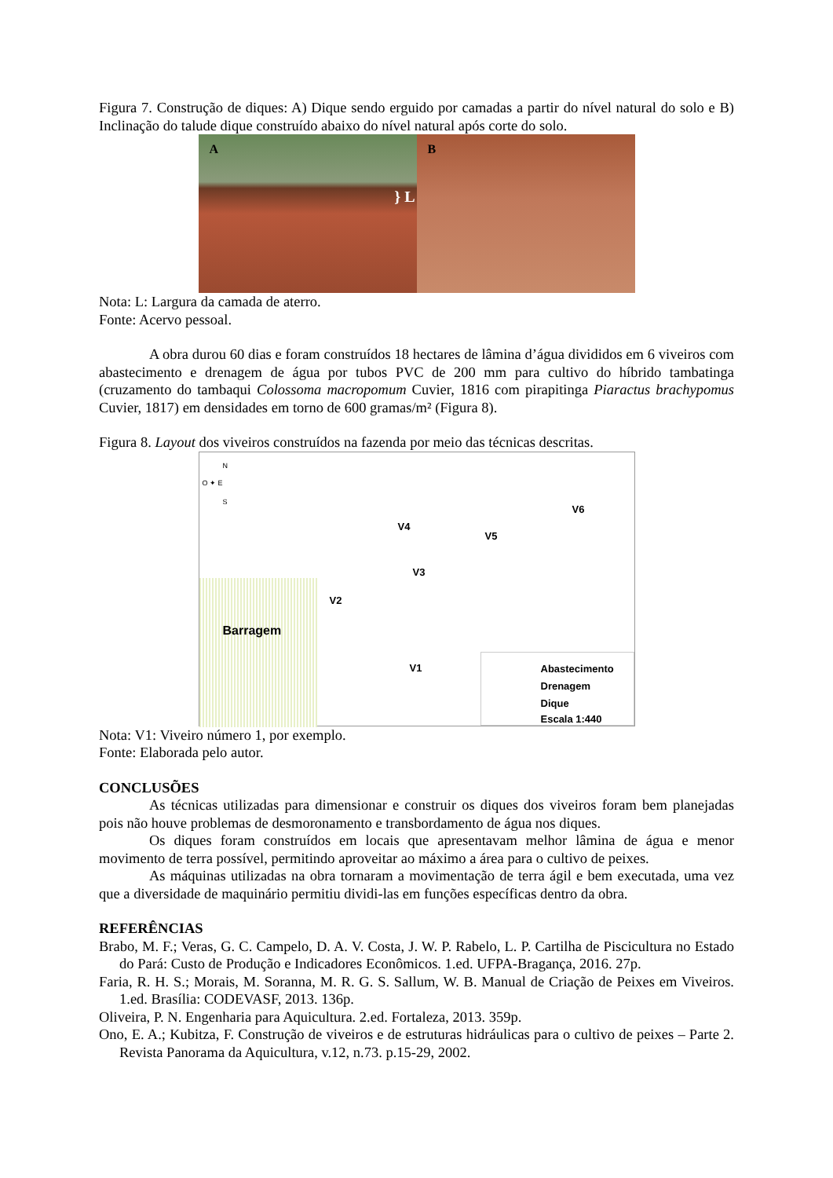Figura 7. Construção de diques: A) Dique sendo erguido por camadas a partir do nível natural do solo e B) Inclinação do talude dique construído abaixo do nível natural após corte do solo.
A
} L
B
Nota: L: Largura da camada de aterro.
Fonte: Acervo pessoal.
A obra durou 60 dias e foram construídos 18 hectares de lâmina d’água divididos em 6 viveiros com abastecimento e drenagem de água por tubos PVC de 200 mm para cultivo do híbrido tambatinga (cruzamento do tambaqui Colossoma macropomum Cuvier, 1816 com pirapitinga Piaractus brachypomus Cuvier, 1817) em densidades em torno de 600 gramas/m² (Figura 8).
Figura 8. Layout dos viveiros construídos na fazenda por meio das técnicas descritas.
N
O ✦ E
S
V6
V4
V5
V3
V2
Barragem
V1
Abastecimento
Drenagem
Dique
Escala 1:440
Nota: V1: Viveiro número 1, por exemplo.
Fonte: Elaborada pelo autor.
CONCLUSÕES
As técnicas utilizadas para dimensionar e construir os diques dos viveiros foram bem planejadas pois não houve problemas de desmoronamento e transbordamento de água nos diques.
Os diques foram construídos em locais que apresentavam melhor lâmina de água e menor movimento de terra possível, permitindo aproveitar ao máximo a área para o cultivo de peixes.
As máquinas utilizadas na obra tornaram a movimentação de terra ágil e bem executada, uma vez que a diversidade de maquinário permitiu dividi-las em funções específicas dentro da obra.
REFERÊNCIAS
Brabo, M. F.; Veras, G. C. Campelo, D. A. V. Costa, J. W. P. Rabelo, L. P. Cartilha de Piscicultura no Estado do Pará: Custo de Produção e Indicadores Econômicos. 1.ed. UFPA-Bragança, 2016. 27p.
Faria, R. H. S.; Morais, M. Soranna, M. R. G. S. Sallum, W. B. Manual de Criação de Peixes em Viveiros. 1.ed. Brasília: CODEVASF, 2013. 136p.
Oliveira, P. N. Engenharia para Aquicultura. 2.ed. Fortaleza, 2013. 359p.
Ono, E. A.; Kubitza, F. Construção de viveiros e de estruturas hidráulicas para o cultivo de peixes – Parte 2. Revista Panorama da Aquicultura, v.12, n.73. p.15-29, 2002.